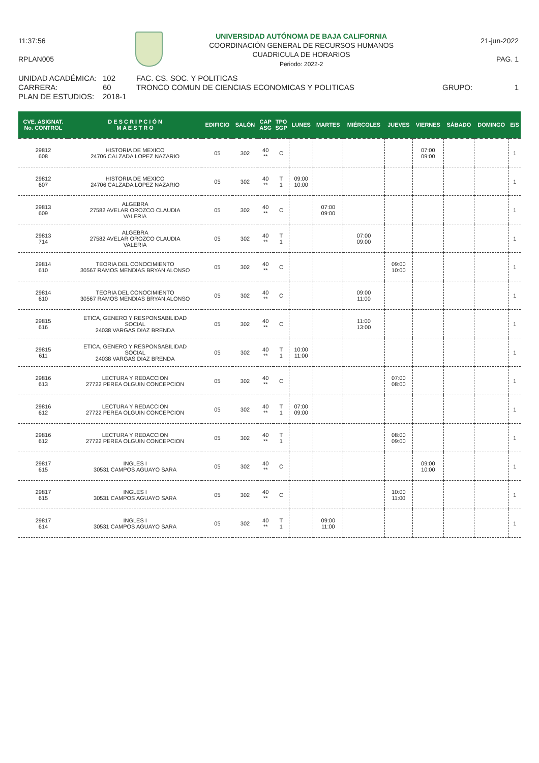11:37:56
RPLAN005
UNIVERSIDAD AUTÓNOMA DE BAJA CALIFORNIA
COORDINACIÓN GENERAL DE RECURSOS HUMANOS
CUADRICULA DE HORARIOS
Periodo: 2022-2
21-jun-2022
PAG. 1
UNIDAD ACADÉMICA:
102
FAC. CS. SOC. Y POLITICAS
CARRERA:
60
TRONCO COMUN DE CIENCIAS ECONOMICAS Y POLITICAS
GRUPO:
1
PLAN DE ESTUDIOS:
2018-1
| CVE. ASIGNAT. No. CONTROL | D E S C R I P C I Ó N M A E S T R O | EDIFICIO | SALÓN | CAP ASG | TPO SGP | LUNES | MARTES | MIÉRCOLES | JUEVES | VIERNES | SÁBADO | DOMINGO | E/S |
| --- | --- | --- | --- | --- | --- | --- | --- | --- | --- | --- | --- | --- | --- |
| 29812 608 | HISTORIA DE MEXICO 24706 CALZADA LOPEZ NAZARIO | 05 | 302 | 40 ** | C | | | | | 07:00 09:00 | | | 1 |
| 29812 607 | HISTORIA DE MEXICO 24706 CALZADA LOPEZ NAZARIO | 05 | 302 | 40 ** | T 1 | 09:00 10:00 | | | | | | | 1 |
| 29813 609 | ALGEBRA 27582 AVELAR OROZCO CLAUDIA VALERIA | 05 | 302 | 40 ** | C | | 07:00 09:00 | | | | | | 1 |
| 29813 714 | ALGEBRA 27582 AVELAR OROZCO CLAUDIA VALERIA | 05 | 302 | 40 ** | T 1 | | | 07:00 09:00 | | | | | 1 |
| 29814 610 | TEORIA DEL CONOCIMIENTO 30567 RAMOS MENDIAS BRYAN ALONSO | 05 | 302 | 40 ** | C | | | | 09:00 10:00 | | | | 1 |
| 29814 610 | TEORIA DEL CONOCIMIENTO 30567 RAMOS MENDIAS BRYAN ALONSO | 05 | 302 | 40 ** | C | | | 09:00 11:00 | | | | | 1 |
| 29815 616 | ETICA, GENERO Y RESPONSABILIDAD SOCIAL 24038 VARGAS DIAZ BRENDA | 05 | 302 | 40 ** | C | | | 11:00 13:00 | | | | | 1 |
| 29815 611 | ETICA, GENERO Y RESPONSABILIDAD SOCIAL 24038 VARGAS DIAZ BRENDA | 05 | 302 | 40 ** | T 1 | 10:00 11:00 | | | | | | | 1 |
| 29816 613 | LECTURA Y REDACCION 27722 PEREA OLGUIN CONCEPCION | 05 | 302 | 40 ** | C | | | | 07:00 08:00 | | | | 1 |
| 29816 612 | LECTURA Y REDACCION 27722 PEREA OLGUIN CONCEPCION | 05 | 302 | 40 ** | T 1 | 07:00 09:00 | | | | | | | 1 |
| 29816 612 | LECTURA Y REDACCION 27722 PEREA OLGUIN CONCEPCION | 05 | 302 | 40 ** | T 1 | | | | 08:00 09:00 | | | | 1 |
| 29817 615 | INGLES I 30531 CAMPOS AGUAYO SARA | 05 | 302 | 40 ** | C | | | | | 09:00 10:00 | | | 1 |
| 29817 615 | INGLES I 30531 CAMPOS AGUAYO SARA | 05 | 302 | 40 ** | C | | | | 10:00 11:00 | | | | 1 |
| 29817 614 | INGLES I 30531 CAMPOS AGUAYO SARA | 05 | 302 | 40 ** | T 1 | | 09:00 11:00 | | | | | | 1 |